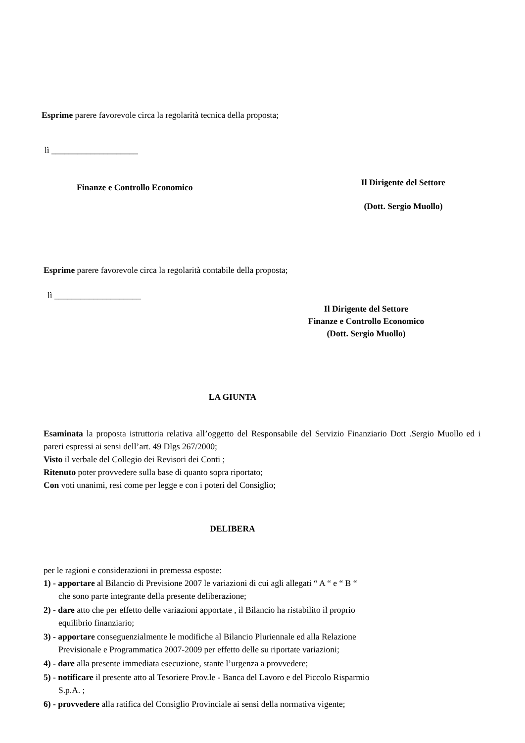Esprime parere favorevole circa la regolarità tecnica della proposta;
lì ____________________
Finanze e Controllo Economico
Il Dirigente del Settore
(Dott. Sergio Muollo)
Esprime parere favorevole circa la regolarità contabile della proposta;
lì ____________________
Il Dirigente del Settore
Finanze e Controllo Economico
(Dott. Sergio Muollo)
LA GIUNTA
Esaminata la proposta istruttoria relativa all’oggetto del Responsabile del Servizio Finanziario Dott .Sergio Muollo ed i pareri espressi ai sensi dell’art. 49 Dlgs 267/2000;
Visto il verbale del Collegio dei Revisori dei Conti ;
Ritenuto poter provvedere sulla base di quanto sopra riportato;
Con voti unanimi, resi come per legge e con i poteri del Consiglio;
DELIBERA
per le ragioni e considerazioni in premessa esposte:
1) - apportare al Bilancio di Previsione 2007 le variazioni di cui agli allegati “ A “ e “ B “
che sono parte integrante della presente deliberazione;
2) - dare atto che per effetto delle variazioni apportate , il Bilancio ha ristabilito il proprio
equilibrio finanziario;
3) - apportare conseguenzialmente le modifiche al Bilancio Pluriennale ed alla Relazione
Previsionale e Programmatica 2007-2009 per effetto delle su riportate variazioni;
4) - dare alla presente immediata esecuzione, stante l’urgenza a provvedere;
5) - notificare il presente atto al Tesoriere Prov.le - Banca del Lavoro e del Piccolo Risparmio
S.p.A. ;
6) - provvedere alla ratifica del Consiglio Provinciale ai sensi della normativa vigente;